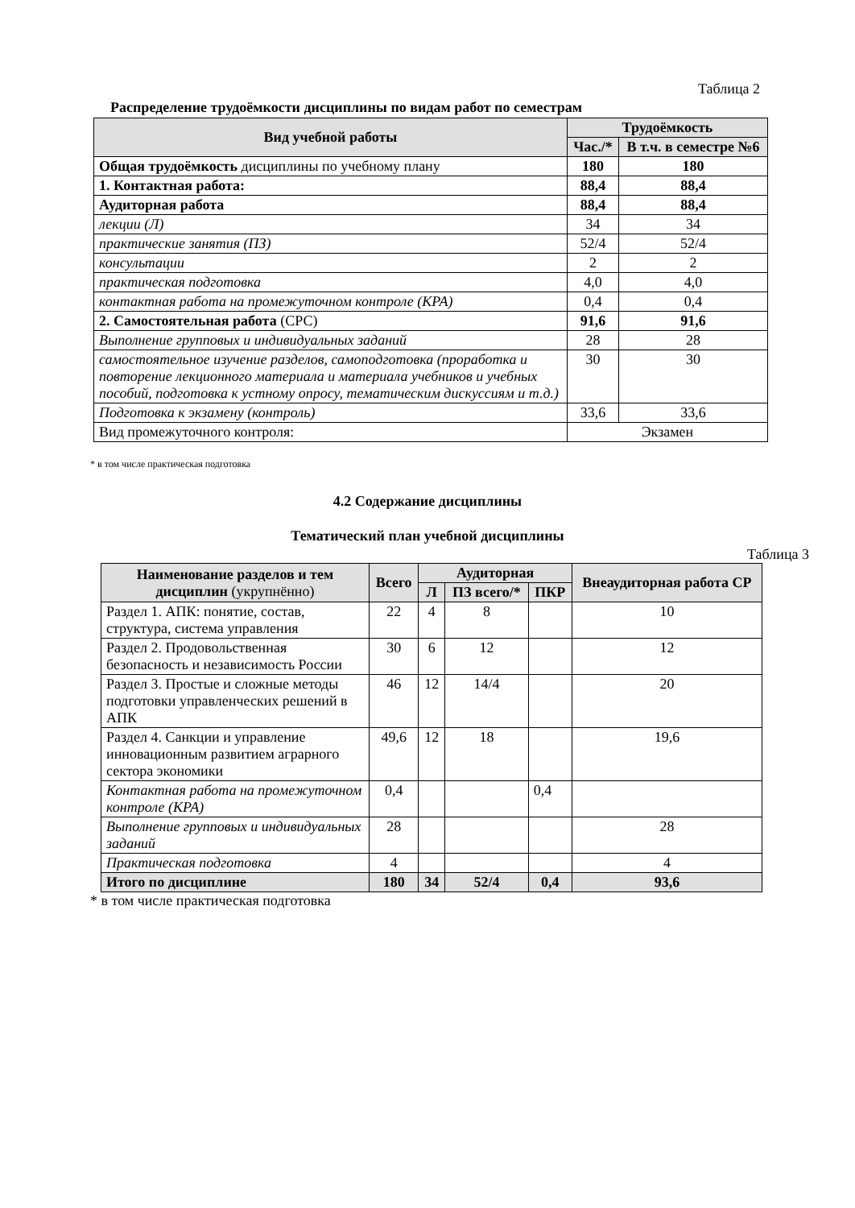Таблица 2
Распределение трудоёмкости дисциплины по видам работ по семестрам
| Вид учебной работы | Трудоёмкость | |
| --- | --- | --- |
| | Час./* | В т.ч. в семестре №6 |
| Общая трудоёмкость дисциплины по учебному плану | 180 | 180 |
| 1. Контактная работа: | 88,4 | 88,4 |
| Аудиторная работа | 88,4 | 88,4 |
| лекции (Л) | 34 | 34 |
| практические занятия (ПЗ) | 52/4 | 52/4 |
| консультации | 2 | 2 |
| практическая подготовка | 4,0 | 4,0 |
| контактная работа на промежуточном контроле (КРА) | 0,4 | 0,4 |
| 2. Самостоятельная работа (СРС) | 91,6 | 91,6 |
| Выполнение групповых и индивидуальных заданий | 28 | 28 |
| самостоятельное изучение разделов, самоподготовка (проработка и повторение лекционного материала и материала учебников и учебных пособий, подготовка к устному опросу, тематическим дискуссиям и т.д.) | 30 | 30 |
| Подготовка к экзамену (контроль) | 33,6 | 33,6 |
| Вид промежуточного контроля: | Экзамен | |
* в том числе практическая подготовка
4.2 Содержание дисциплины
Тематический план учебной дисциплины
Таблица 3
| Наименование разделов и тем дисциплин (укрупнённо) | Всего | Аудиторная | | | Внеаудиторная работа СР |
| --- | --- | --- | --- | --- | --- |
| | | Л | ПЗ всего/* | ПКР | |
| Раздел 1. АПК: понятие, состав, структура, система управления | 22 | 4 | 8 | | 10 |
| Раздел 2. Продовольственная безопасность и независимость России | 30 | 6 | 12 | | 12 |
| Раздел 3. Простые и сложные методы подготовки управленческих решений в АПК | 46 | 12 | 14/4 | | 20 |
| Раздел 4. Санкции и управление инновационным развитием аграрного сектора экономики | 49,6 | 12 | 18 | | 19,6 |
| Контактная работа на промежуточном контроле (КРА) | 0,4 | | | 0,4 | |
| Выполнение групповых и индивидуальных заданий | 28 | | | | 28 |
| Практическая подготовка | 4 | | | | 4 |
| Итого по дисциплине | 180 | 34 | 52/4 | 0,4 | 93,6 |
* в том числе практическая подготовка